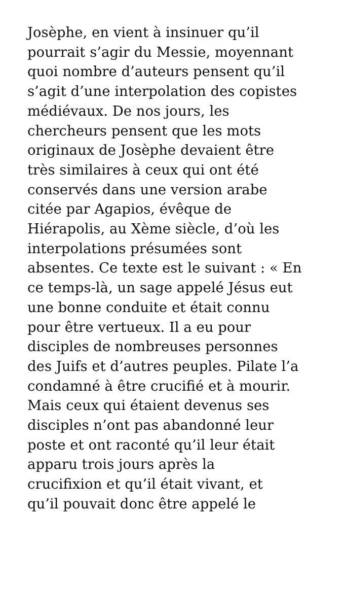Josèphe, en vient à insinuer qu’il
pourrait s’agir du Messie, moyennant
quoi nombre d’auteurs pensent qu’il
s’agit d’une interpolation des copistes
médiévaux. De nos jours, les
chercheurs pensent que les mots
originaux de Josèphe devaient être
très similaires à ceux qui ont été
conservés dans une version arabe
citée par Agapios, évêque de
Hiérapolis, au Xème siècle, d’où les
interpolations présumées sont
absentes. Ce texte est le suivant : « En
ce temps-là, un sage appelé Jésus eut
une bonne conduite et était connu
pour être vertueux. Il a eu pour
disciples de nombreuses personnes
des Juifs et d’autres peuples. Pilate l’a
condamné à être crucifié et à mourir.
Mais ceux qui étaient devenus ses
disciples n’ont pas abandonné leur
poste et ont raconté qu’il leur était
apparu trois jours après la
crucifixion et qu’il était vivant, et
qu’il pouvait donc être appelé le